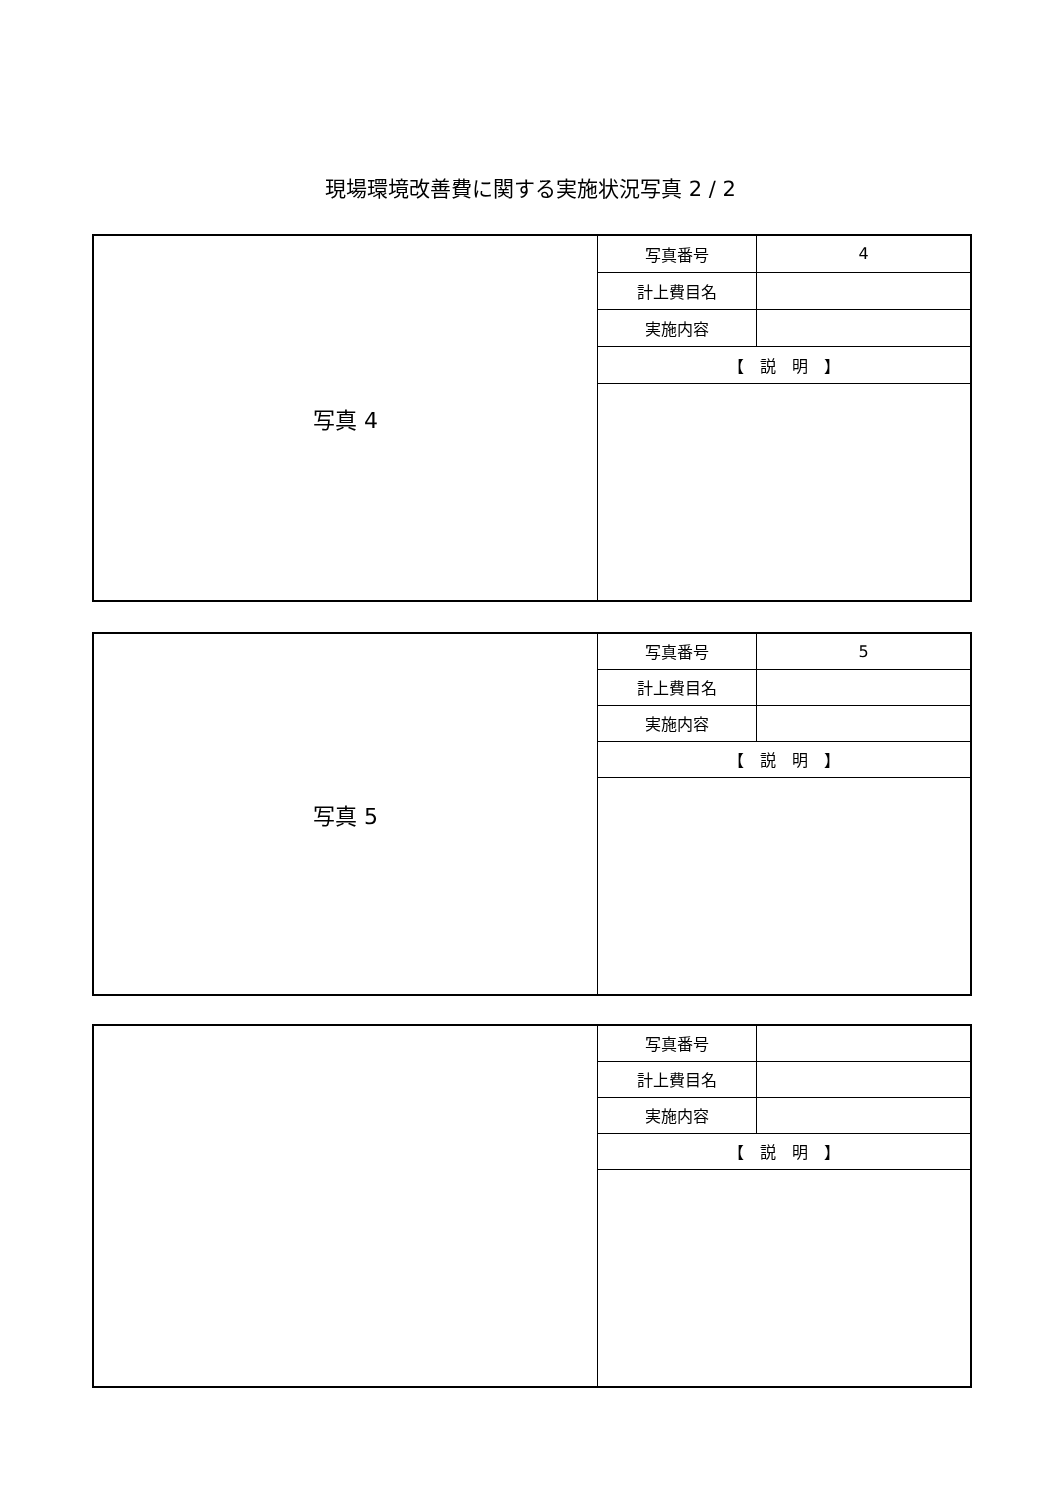現場環境改善費に関する実施状況写真 2 / 2
| 写真 4 | 写真番号 | 4 |
| | 計上費目名 | |
| | 実施内容 | |
| | 【 説 明 】 | |
| 写真 5 | 写真番号 | 5 |
| | 計上費目名 | |
| | 実施内容 | |
| | 【 説 明 】 | |
| | 写真番号 | |
| | 計上費目名 | |
| | 実施内容 | |
| | 【 説 明 】 | |